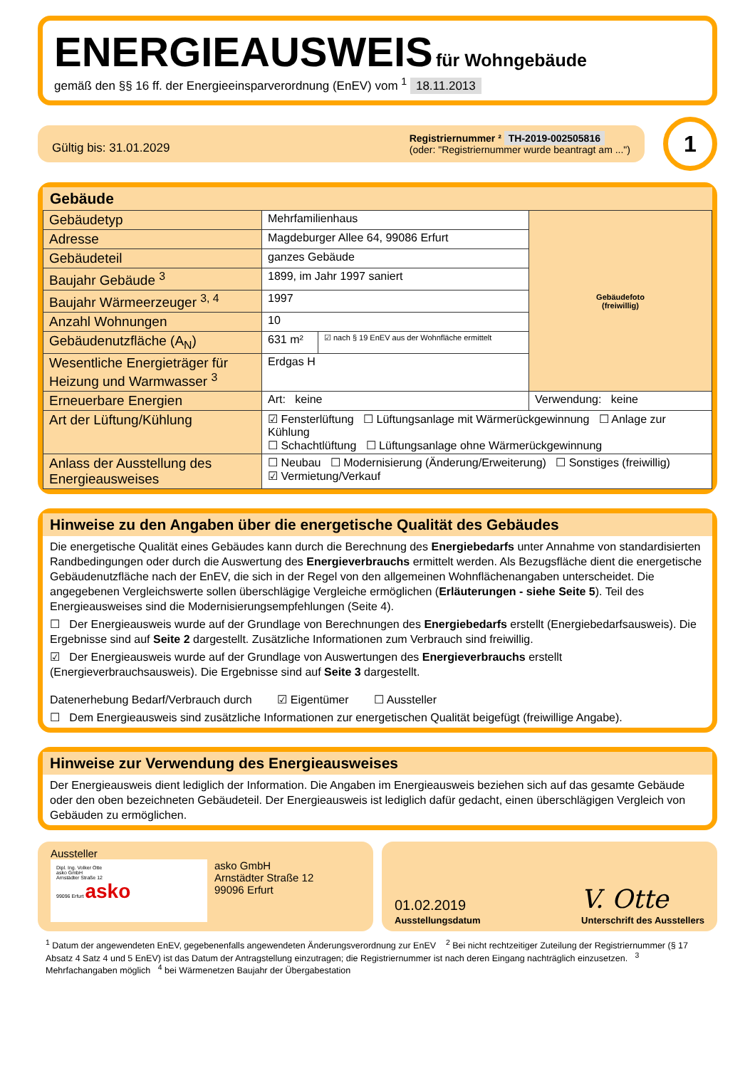ENERGIEAUSWEIS
für Wohngebäude
gemäß den §§ 16 ff. der Energieeinsparverordnung (EnEV) vom <sup>1</sup> 18.11.2013
Gültig bis: 31.01.2029
Registriernummer ² TH-2019-002505816
(oder: "Registriernummer wurde beantragt am ...")
1
Gebäude
| Gebäudetyp | Mehrfamilienhaus | | Gebäudefoto (freiwillig) |
| Adresse | Magdeburger Allee 64, 99086 Erfurt | | |
| Gebäudeteil | ganzes Gebäude | | |
| Baujahr Gebäude <sup>3</sup> | 1899, im Jahr 1997 saniert | | |
| Baujahr Wärmeerzeuger <sup>3, 4</sup> | 1997 | | |
| Anzahl Wohnungen | 10 | | |
| Gebäudenutzfläche (A<sub>N</sub>) | 631 m² | ☑ nach § 19 EnEV aus der Wohnfläche ermittelt | |
| Wesentliche Energieträger für Heizung und Warmwasser <sup>3</sup> | Erdgas H | | |
| Erneuerbare Energien | Art: keine | | Verwendung: keine |
| Art der Lüftung/Kühlung | ☑ Fensterlüftung ☐ Lüftungsanlage mit Wärmerückgewinnung ☐ Anlage zur Kühlung ☐ Schachtlüftung ☐ Lüftungsanlage ohne Wärmerückgewinnung | | |
| Anlass der Ausstellung des Energieausweises | ☐ Neubau ☐ Modernisierung (Änderung/Erweiterung) ☐ Sonstiges (freiwillig) ☑ Vermietung/Verkauf | | |
Hinweise zu den Angaben über die energetische Qualität des Gebäudes
Die energetische Qualität eines Gebäudes kann durch die Berechnung des Energiebedarfs unter Annahme von standardisierten Randbedingungen oder durch die Auswertung des Energieverbrauchs ermittelt werden. Als Bezugsfläche dient die energetische Gebäudenutzfläche nach der EnEV, die sich in der Regel von den allgemeinen Wohnflächenangaben unterscheidet. Die angegebenen Vergleichswerte sollen überschlägige Vergleiche ermöglichen (Erläuterungen - siehe Seite 5). Teil des Energieausweises sind die Modernisierungsempfehlungen (Seite 4).
☐ Der Energieausweis wurde auf der Grundlage von Berechnungen des Energiebedarfs erstellt (Energiebedarfsausweis). Die Ergebnisse sind auf Seite 2 dargestellt. Zusätzliche Informationen zum Verbrauch sind freiwillig.
☑ Der Energieausweis wurde auf der Grundlage von Auswertungen des Energieverbrauchs erstellt (Energieverbrauchsausweis). Die Ergebnisse sind auf Seite 3 dargestellt.
Datenerhebung Bedarf/Verbrauch durch ☑ Eigentümer ☐ Aussteller
☐ Dem Energieausweis sind zusätzliche Informationen zur energetischen Qualität beigefügt (freiwillige Angabe).
Hinweise zur Verwendung des Energieausweises
Der Energieausweis dient lediglich der Information. Die Angaben im Energieausweis beziehen sich auf das gesamte Gebäude oder den oben bezeichneten Gebäudeteil. Der Energieausweis ist lediglich dafür gedacht, einen überschlägigen Vergleich von Gebäuden zu ermöglichen.
Aussteller
Dipl. Ing. Volker Otte
asko GmbH
Arnstädter Straße 12
99096 Erfurt asko
asko GmbH
Arnstädter Straße 12
99096 Erfurt
01.02.2019
Ausstellungsdatum
V. Otte
Unterschrift des Ausstellers
<sup>1</sup> Datum der angewendeten EnEV, gegebenenfalls angewendeten Änderungsverordnung zur EnEV <sup>2</sup> Bei nicht rechtzeitiger Zuteilung der Registriernummer (§ 17 Absatz 4 Satz 4 und 5 EnEV) ist das Datum der Antragstellung einzutragen; die Registriernummer ist nach deren Eingang nachträglich einzusetzen. <sup>3</sup> Mehrfachangaben möglich <sup>4</sup> bei Wärmenetzen Baujahr der Übergabestation